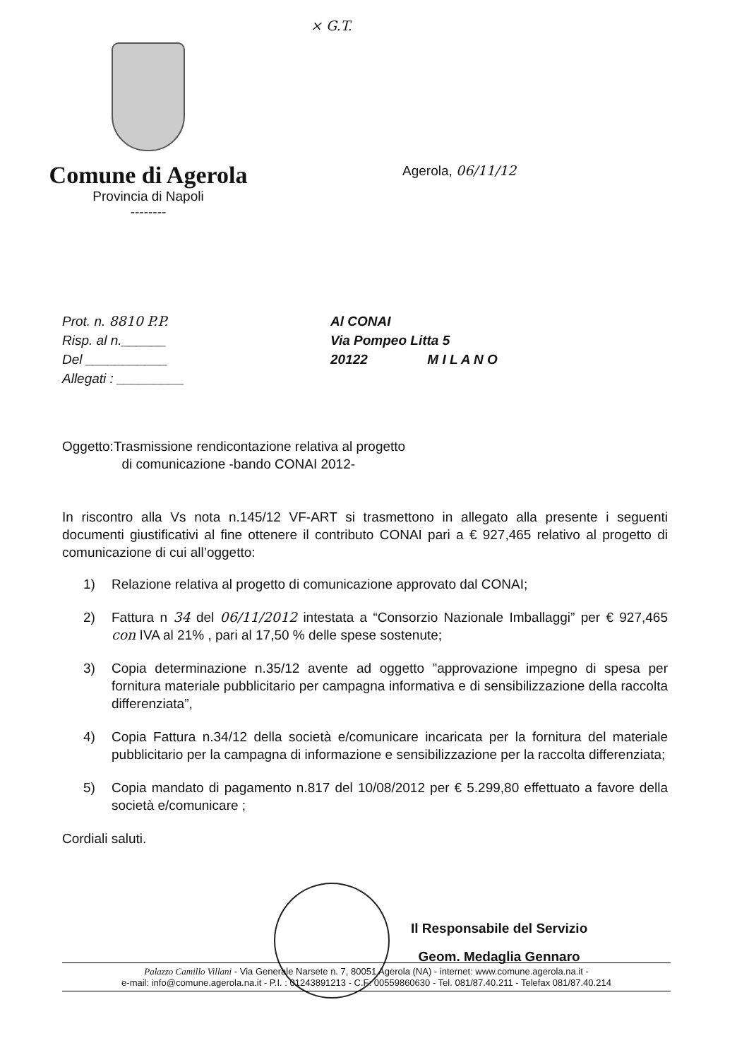× G.T.
Comune di Agerola
Provincia di Napoli
--------
Agerola, 06/11/12
Prot. n. 8810 P.P.
Risp. al n.______
Del ___________
Allegati : _________
Al CONAI
Via Pompeo Litta 5
20122 M I L A N O
Oggetto:Trasmissione rendicontazione relativa al progetto
di comunicazione -bando CONAI 2012-
In riscontro alla Vs nota n.145/12 VF-ART si trasmettono in allegato alla presente i seguenti documenti giustificativi al fine ottenere il contributo CONAI pari a € 927,465 relativo al progetto di comunicazione di cui all’oggetto:
1) Relazione relativa al progetto di comunicazione approvato dal CONAI;
2) Fattura n 34 del 06/11/2012 intestata a “Consorzio Nazionale Imballaggi” per € 927,465 con IVA al 21% , pari al 17,50 % delle spese sostenute;
3) Copia determinazione n.35/12 avente ad oggetto ”approvazione impegno di spesa per fornitura materiale pubblicitario per campagna informativa e di sensibilizzazione della raccolta differenziata”,
4) Copia Fattura n.34/12 della società e/comunicare incaricata per la fornitura del materiale pubblicitario per la campagna di informazione e sensibilizzazione per la raccolta differenziata;
5) Copia mandato di pagamento n.817 del 10/08/2012 per € 5.299,80 effettuato a favore della società e/comunicare ;
Cordiali saluti.
Il Responsabile del Servizio
Geom. Medaglia Gennaro
Palazzo Camillo Villani - Via Generale Narsete n. 7, 80051 Agerola (NA) - internet: www.comune.agerola.na.it -
e-mail: info@comune.agerola.na.it - P.I. : 01243891213 - C.F: 00559860630 - Tel. 081/87.40.211 - Telefax 081/87.40.214